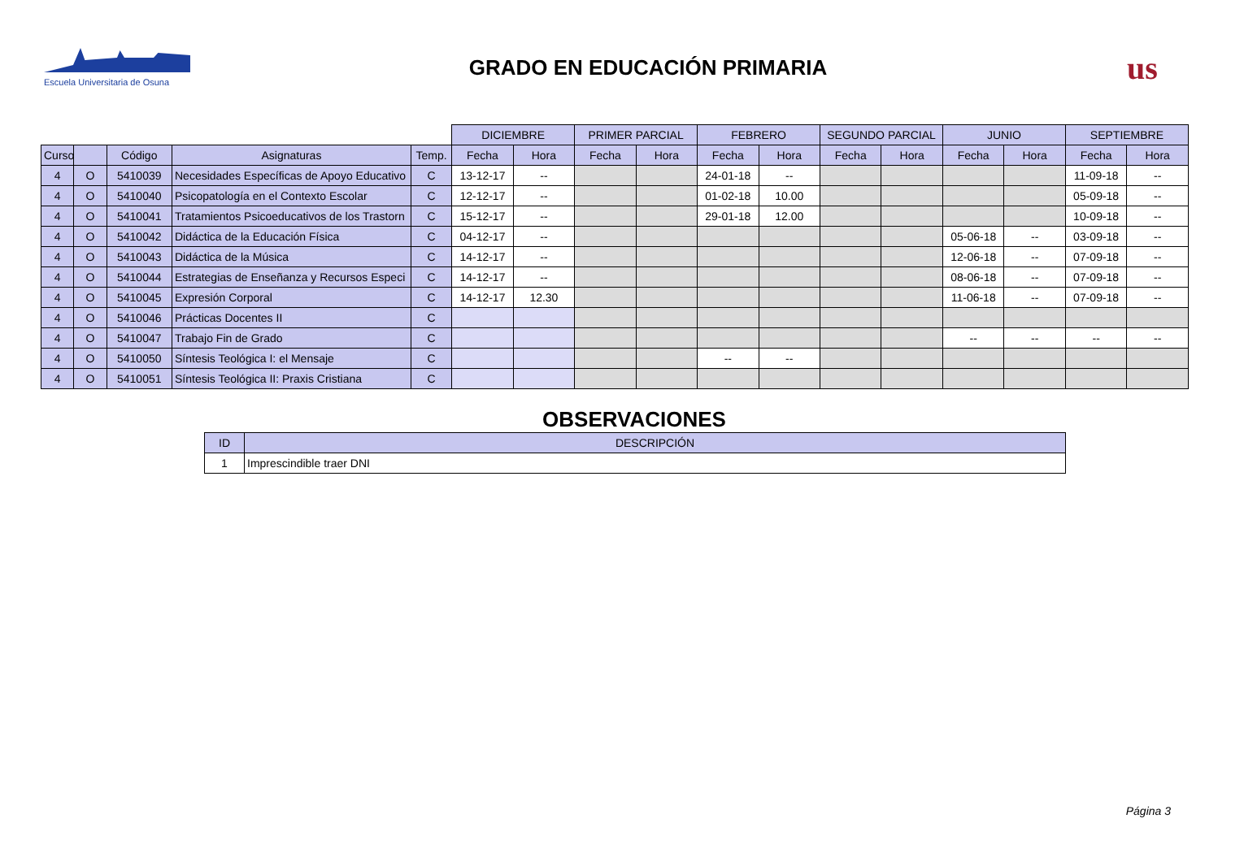Escuela Universitaria de Osuna
GRADO EN EDUCACIÓN PRIMARIA
us
| | | | | | DICIEMBRE | | PRIMER PARCIAL | | FEBRERO | | SEGUNDO PARCIAL | | JUNIO | | SEPTIEMBRE | |
| Curso | | Código | Asignaturas | Temp. | Fecha | Hora | Fecha | Hora | Fecha | Hora | Fecha | Hora | Fecha | Hora | Fecha | Hora |
| 4 | O | 5410039 | Necesidades Específicas de Apoyo Educativo | C | 13-12-17 | -- | | | 24-01-18 | -- | | | | | 11-09-18 | -- |
| 4 | O | 5410040 | Psicopatología en el Contexto Escolar | C | 12-12-17 | -- | | | 01-02-18 | 10.00 | | | | | 05-09-18 | -- |
| 4 | O | 5410041 | Tratamientos Psicoeducativos de los Trastorn | C | 15-12-17 | -- | | | 29-01-18 | 12.00 | | | | | 10-09-18 | -- |
| 4 | O | 5410042 | Didáctica de la Educación Física | C | 04-12-17 | -- | | | | | | | 05-06-18 | -- | 03-09-18 | -- |
| 4 | O | 5410043 | Didáctica de la Música | C | 14-12-17 | -- | | | | | | | 12-06-18 | -- | 07-09-18 | -- |
| 4 | O | 5410044 | Estrategias de Enseñanza y Recursos Especi | C | 14-12-17 | -- | | | | | | | 08-06-18 | -- | 07-09-18 | -- |
| 4 | O | 5410045 | Expresión Corporal | C | 14-12-17 | 12.30 | | | | | | | 11-06-18 | -- | 07-09-18 | -- |
| 4 | O | 5410046 | Prácticas Docentes II | C | | | | | | | | | | | | |
| 4 | O | 5410047 | Trabajo Fin de Grado | C | | | | | | | | | -- | -- | -- | -- |
| 4 | O | 5410050 | Síntesis Teológica I: el Mensaje | C | | | | | -- | -- | | | | | | |
| 4 | O | 5410051 | Síntesis Teológica II: Praxis Cristiana | C | | | | | | | | | | | | |
OBSERVACIONES
| ID | DESCRIPCIÓN |
| --- | --- |
| 1 | Imprescindible traer DNI |
Página 3